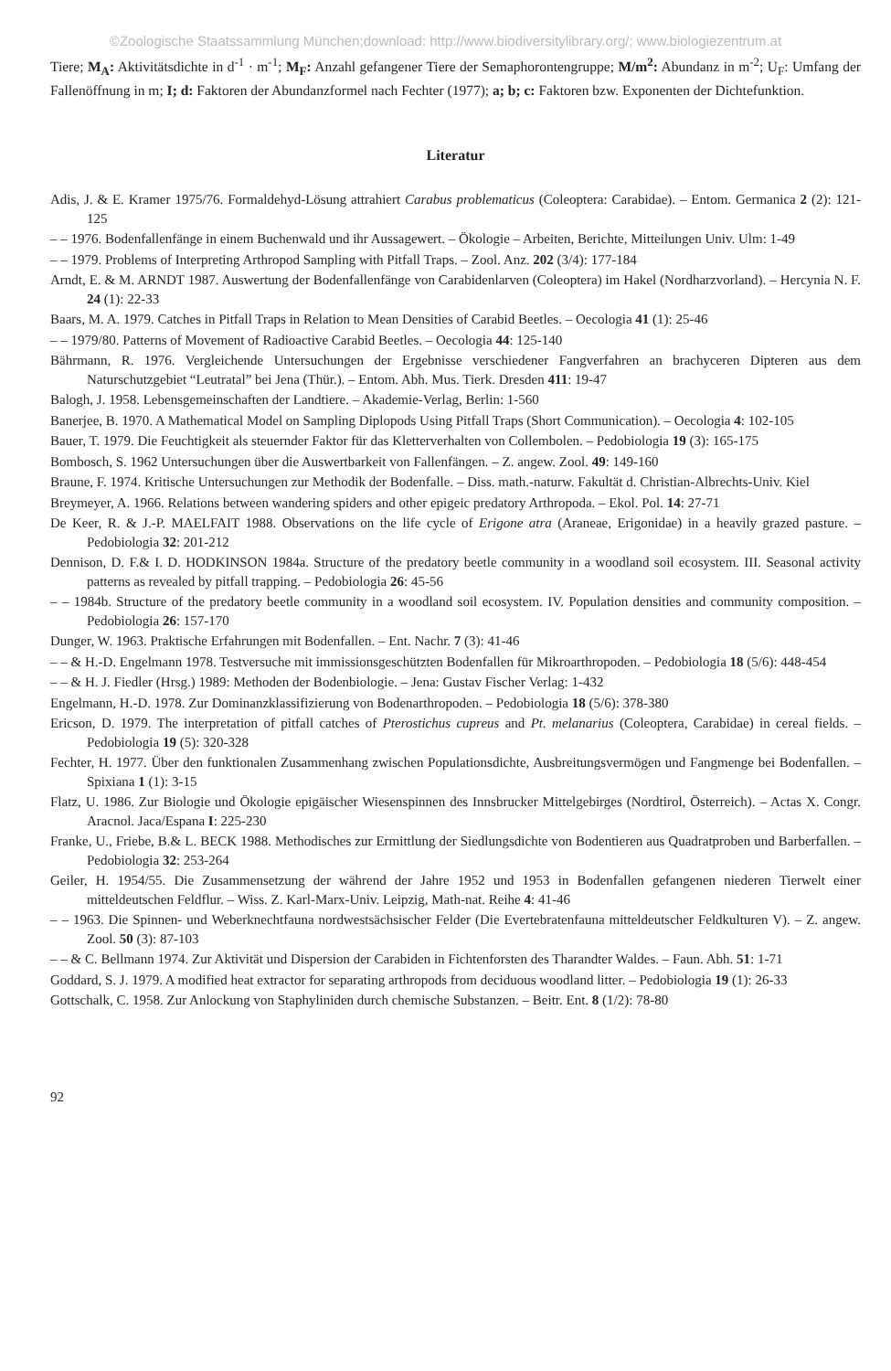©Zoologische Staatssammlung München;download: http://www.biodiversitylibrary.org/; www.biologiezentrum.at
Tiere; M<sub>A</sub>: Aktivitätsdichte in d<sup>-1</sup> · m<sup>-1</sup>; M<sub>F</sub>: Anzahl gefangener Tiere der Semaphorontengruppe; M/m<sup>2</sup>: Abundanz in m<sup>-2</sup>; U<sub>F</sub>: Umfang der Fallenöffnung in m; I; d: Faktoren der Abundanzformel nach Fechter (1977); a; b; c: Faktoren bzw. Exponenten der Dichtefunktion.
Literatur
Adis, J. & E. Kramer 1975/76. Formaldehyd-Lösung attrahiert Carabus problematicus (Coleoptera: Carabidae). – Entom. Germanica 2 (2): 121-125
– – 1976. Bodenfallenfänge in einem Buchenwald und ihr Aussagewert. – Ökologie – Arbeiten, Berichte, Mitteilungen Univ. Ulm: 1-49
– – 1979. Problems of Interpreting Arthropod Sampling with Pitfall Traps. – Zool. Anz. 202 (3/4): 177-184
Arndt, E. & M. ARNDT 1987. Auswertung der Bodenfallenfänge von Carabidenlarven (Coleoptera) im Hakel (Nordharzvorland). – Hercynia N. F. 24 (1): 22-33
Baars, M. A. 1979. Catches in Pitfall Traps in Relation to Mean Densities of Carabid Beetles. – Oecologia 41 (1): 25-46
– – 1979/80. Patterns of Movement of Radioactive Carabid Beetles. – Oecologia 44: 125-140
Bährmann, R. 1976. Vergleichende Untersuchungen der Ergebnisse verschiedener Fangverfahren an brachyceren Dipteren aus dem Naturschutzgebiet “Leutratal” bei Jena (Thür.). – Entom. Abh. Mus. Tierk. Dresden 411: 19-47
Balogh, J. 1958. Lebensgemeinschaften der Landtiere. – Akademie-Verlag, Berlin: 1-560
Banerjee, B. 1970. A Mathematical Model on Sampling Diplopods Using Pitfall Traps (Short Communication). – Oecologia 4: 102-105
Bauer, T. 1979. Die Feuchtigkeit als steuernder Faktor für das Kletterverhalten von Collembolen. – Pedobiologia 19 (3): 165-175
Bombosch, S. 1962 Untersuchungen über die Auswertbarkeit von Fallenfängen. – Z. angew. Zool. 49: 149-160
Braune, F. 1974. Kritische Untersuchungen zur Methodik der Bodenfalle. – Diss. math.-naturw. Fakultät d. Christian-Albrechts-Univ. Kiel
Breymeyer, A. 1966. Relations between wandering spiders and other epigeic predatory Arthropoda. – Ekol. Pol. 14: 27-71
De Keer, R. & J.-P. MAELFAIT 1988. Observations on the life cycle of Erigone atra (Araneae, Erigonidae) in a heavily grazed pasture. – Pedobiologia 32: 201-212
Dennison, D. F.& I. D. HODKINSON 1984a. Structure of the predatory beetle community in a woodland soil ecosystem. III. Seasonal activity patterns as revealed by pitfall trapping. – Pedobiologia 26: 45-56
– – 1984b. Structure of the predatory beetle community in a woodland soil ecosystem. IV. Population densities and community composition. – Pedobiologia 26: 157-170
Dunger, W. 1963. Praktische Erfahrungen mit Bodenfallen. – Ent. Nachr. 7 (3): 41-46
– – & H.-D. Engelmann 1978. Testversuche mit immissionsgeschützten Bodenfallen für Mikroarthropoden. – Pedobiologia 18 (5/6): 448-454
– – & H. J. Fiedler (Hrsg.) 1989: Methoden der Bodenbiologie. – Jena: Gustav Fischer Verlag: 1-432
Engelmann, H.-D. 1978. Zur Dominanzklassifizierung von Bodenarthropoden. – Pedobiologia 18 (5/6): 378-380
Ericson, D. 1979. The interpretation of pitfall catches of Pterostichus cupreus and Pt. melanarius (Coleoptera, Carabidae) in cereal fields. – Pedobiologia 19 (5): 320-328
Fechter, H. 1977. Über den funktionalen Zusammenhang zwischen Populationsdichte, Ausbreitungsvermögen und Fangmenge bei Bodenfallen. – Spixiana 1 (1): 3-15
Flatz, U. 1986. Zur Biologie und Ökologie epigäischer Wiesenspinnen des Innsbrucker Mittelgebirges (Nordtirol, Österreich). – Actas X. Congr. Aracnol. Jaca/Espana I: 225-230
Franke, U., Friebe, B.& L. BECK 1988. Methodisches zur Ermittlung der Siedlungsdichte von Bodentieren aus Quadratproben und Barberfallen. – Pedobiologia 32: 253-264
Geiler, H. 1954/55. Die Zusammensetzung der während der Jahre 1952 und 1953 in Bodenfallen gefangenen niederen Tierwelt einer mitteldeutschen Feldflur. – Wiss. Z. Karl-Marx-Univ. Leipzig, Math-nat. Reihe 4: 41-46
– – 1963. Die Spinnen- und Weberknechtfauna nordwestsächsischer Felder (Die Evertebratenfauna mitteldeutscher Feldkulturen V). – Z. angew. Zool. 50 (3): 87-103
– – & C. Bellmann 1974. Zur Aktivität und Dispersion der Carabiden in Fichtenforsten des Tharandter Waldes. – Faun. Abh. 51: 1-71
Goddard, S. J. 1979. A modified heat extractor for separating arthropods from deciduous woodland litter. – Pedobiologia 19 (1): 26-33
Gottschalk, C. 1958. Zur Anlockung von Staphyliniden durch chemische Substanzen. – Beitr. Ent. 8 (1/2): 78-80
92